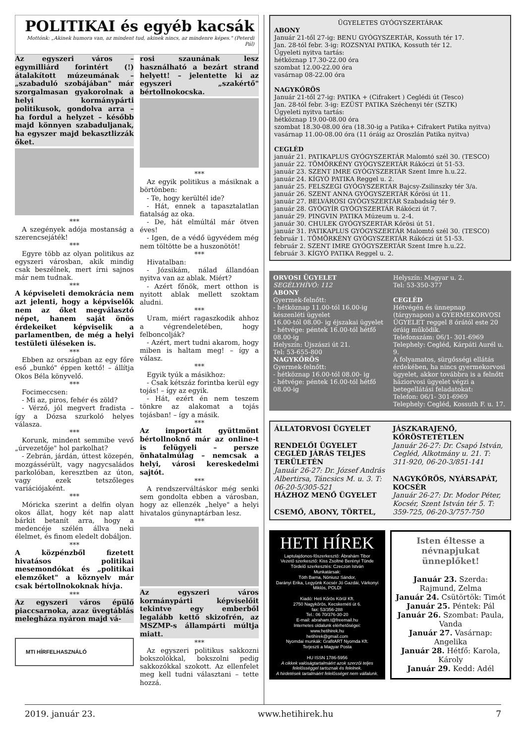POLITIKAI és egyéb kacsák
Mottónk: „Akinek humora van, az mindent tud, akinek nincs, az mindenre képes." (Peterdi Pál)
Az egyszeri város – egymilliárd forintért (!) átalakított múzeumának – „szabaduló szobájában" már szorgalmasan gyakorolnak a helyi kormánypárti politikusok, gondolva arra – ha fordul a helyzet – később majd könnyen szabaduljanak, ha egyszer majd bekasztlizzák őket.
***
A szegények adója mostanság a szerencsejáték!
***
Egyre több az olyan politikus az egyszeri városban, akik mindig csak beszélnek, mert írni sajnos már nem tudnak.
***
A képviseleti demokrácia nem azt jelenti, hogy a képviselők nem az őket megválasztó népet, hanem saját önös érdekeiket képviselik a parlamentben, de még a helyi testületi üléseken is.
***
Ebben az országban az egy főre eső „bunkó" éppen kettő! – állítja Okos Béla könyvelő.
***
Focimeccsen:
- Mi az, piros, fehér és zöld?
- Vérző, jól megvert fradista – így a Dózsa szurkoló helyes válasza.
***
Korunk, mindent semmibe vevő „úrvezetője" hol parkolhat?
- Zebrán, járdán, úttest közepén, mozgássérült, vagy nagycsaládos parkolóban, keresztben az úton, vagy ezek tetszőleges variációjaként.
***
Móricka szerint a delfin olyan okos állat, hogy két nap alatt bárkit betanít arra, hogy a medencéje szélén állva neki élelmet, és finom eledelt dobáljon.
***
A közpénzből fizetett hivatásos politikai mesemondókat és „politikai elemzőket" a köznyelv már csak bértollnokoknak hívja.
***
Az egyszeri város épülő piaccsarnoka, azaz üvegtáblás melegháza nyáron majd vá-
MTI HÍRFELHASZNÁLÓ
rosi szaunának lesz használható a bezárt strand helyett! – jelentette ki az egyszeri „szakértő" bértollnokocska.
***
Az egyik politikus a másiknak a börtönben:
- Te, hogy kerültél ide?
- Hát, ennek a tapasztalatlan fiatalság az oka.
- De, hát elmúltál már ötven éves!
- Igen, de a védő ügyvédem még nem töltötte be a huszonötöt!
***
Hivatalban:
- Józsikám, nálad állandóan nyitva van az ablak. Miért?
- Azért főnök, mert otthon is nyitott ablak mellett szoktam aludni.
***
Uram, miért ragaszkodik ahhoz a végrendeletében, hogy felboncolják?
- Azért, mert tudni akarom, hogy miben is haltam meg! – így a válasz.
***
Egyik tyúk a másikhoz:
- Csak kétszáz forintba kerül egy tojás! – így az egyik.
- Hát, ezért én nem teszem tönkre az alakomat a tojás tojásban! – így a másik.
***
Az importált gyüttmönt bértollnoknő már az online-t is felügyeli – persze önhatalmúlag – nemcsak a helyi, városi kereskedelmi sajtót.
***
A rendszerváltáskor még senki sem gondolta ebben a városban, hogy az ellenzék „helye" a helyi hivatalos gúnynaptárban lesz.
***
Az egyszeri város kormánypárti képviselőit tekintve egy emberből legalább kettő skizofrén, az MSZMP-s állampárti múltja miatt.
***
Az egyszeri politikus sakkozni bokszolókkal, bokszolni pedig sakkozókkal szokott. Az ellenfelet meg kell tudni választani – tette hozzá.
ÜGYELETES GYÓGYSZERTÁRAK
ABONY
Január 21-től 27-ig: BENU GYÓGYSZERTÁR, Kossuth tér 17.
Jan. 28-tól febr. 3-ig: ROZSNYAI PATIKA, Kossuth tér 12.
Ügyeleti nyitva tartás:
hétköznap 17.30-22.00 óra
szombat 12.00-22.00 óra
vasárnap 08-22.00 óra
NAGYKŐRÖS
Január 21-től 27-ig: PATIKA + (Cifrakert ) Ceglédi út (Tesco)
Jan. 28-tól febr. 3-ig: EZÜST PATIKA Széchenyi tér (SZTK)
Ügyeleti nyitva tartás:
hétköznap 19.00-08.00 óra
szombat 18.30-08.00 óra (18.30-ig a Patika+ Cifrakert Patika nyitva)
vasárnap 11.00-08.00 óra (11 óráig az Oroszlán Patika nyitva)
CEGLÉD
január 21. PATIKAPLUS GYÓGYSZERTÁR Malomtó szél 30. (TESCO)
január 22. TÖMÖRKÉNY GYÓGYSZERTÁR Rákóczi út 51-53.
január 23. SZENT IMRE GYÓGYSZERTÁR Szent Imre h.u.22.
január 24. KÍGYÓ PATIKA Reggel u. 2.
január 25. FELSZEGI GYÓGYSZERTÁR Bajcsy-Zsilinszky tér 3/a.
január 26. SZENT ANNA GYÓGYSZERTÁR Kőrösi út 11.
január 27. BELVÁROSI GYÓGYSZERTÁR Szabadság tér 9.
január 28. GYÓGYÍR GYÓGYSZERTÁR Rákóczi út 7.
január 29. PINGVIN PATIKA Múzeum u. 2-4.
január 30. CHULEK GYÓGYSZERTÁR Kőrösi út 51.
január 31. PATIKAPLUS GYÓGYSZERTÁR Malomtó szél 30. (TESCO)
február 1. TÖMÖRKÉNY GYÓGYSZERTÁR Rákóczi út 51-53.
február 2. SZENT IMRE GYÓGYSZERTÁR Szent Imre h.u.22.
február 3. KÍGYÓ PATIKA Reggel u. 2.
ORVOSI ÜGYELET
SEGÉLYHÍVÓ: 112
ABONY
Gyermek-felnőtt:
- hétköznap 11.00-tól 16.00-ig készenléti ügyelet
16.00-tól 08.00- ig éjszakai ügyelet
- hétvége: péntek 16.00-tól hétfő 08.00-ig
Helyszín: Újszászi út 21.
Tel: 53-655-800
NAGYKŐRÖS
Gyermek-felnőtt:
- hétköznap 16.00-tól 08.00- ig
- hétvége: péntek 16.00-tól hétfő 08.00-ig
Helyszín: Magyar u. 2.
Tel: 53-350-377
CEGLÉD
Hétvégén és ünnepnap (tárgynapon) a GYERMEKORVOSI ÜGYELET reggel 8 órától este 20 óráig működik.
Telefonszám: 06/1- 301-6969
Telephely: Cegléd, Kárpáti Aurél u. 9.
A folyamatos, sürgősségi ellátás érdekében, ha nincs gyermekorvosi ügyelet, akkor továbbra is a felnőtt háziorvosi ügyelet végzi a betegellátási feladatokat:
Telefon: 06/1- 301-6969
Telephely: Cegléd, Kossuth F. u. 17.
ÁLLATORVOSI ÜGYELET
RENDELŐI ÜGYELET CEGLÉD JÁRÁS TELJES TERÜLETÉN
Január 26-27: Dr. József András Albertirsa, Táncsics M. u. 3. T: 06-20-5/305-521
HÁZHOZ MENŐ ÜGYELET
CSEMŐ, ABONY, TÖRTEL,
JÁSZKARAJENŐ, KŐRÖSTETÉTLEN
Január 26-27: Dr. Csapó István, Cegléd, Alkotmány u. 21. T: 311-920, 06-20-3/851-141
NAGYKŐRÖS, NYÁRSAPÁT, KOCSÉR
Január 26-27: Dr. Modor Péter, Kocsér, Szent István tér 5. T: 359-725, 06-20-3/757-750
HETI HÍREK
Laptulajdonos-főszerkesztő: Ábrahám Tibor
Vezető szerkesztő: Kiss Zsoltné Berényi Tünde
Tördelő szerkesztés: Czeczon István
Munkatársak:
Tóth Barna, Nóniusz Sándor,
Darányi Erika, Legyünk Kocsér Jó Gazdái, Várkonyi Miklós, POLDI
Kiadó: Heti Kőrös Körül Kft.
2750 Nagykőrös, Kecskeméti út 6.
fax: 53/356-288
Tel.: 06 70/376-30-20
E-mail: abraham.t@freemail.hu
Internetes oldalunk elérhetőségei:
www.hetihirek.hu
hetihirek@gmail.com
Nyomdai munkák: GrafitART Nyomda Kft.
Terjeszti a Magyar Posta
HU ISSN 1786-5956
A cikkek valóságtartalmáért azok szerzői teljes felelősséggel tartoznak és felelnek.
A hirdetések tartalmáért felelősséget nem vállalunk.
Isten éltesse a névnapjukat ünneplőket!
Január 23. Szerda: Rajmund, Zelma
Január 24. Csütörtök: Timót
Január 25. Péntek: Pál
Január 26. Szombat: Paula, Vanda
Január 27. Vasárnap: Angelika
Január 28. Hétfő: Karola, Károly
Január 29. Kedd: Adél
2019. január 23. www.hetihirek.hu 7